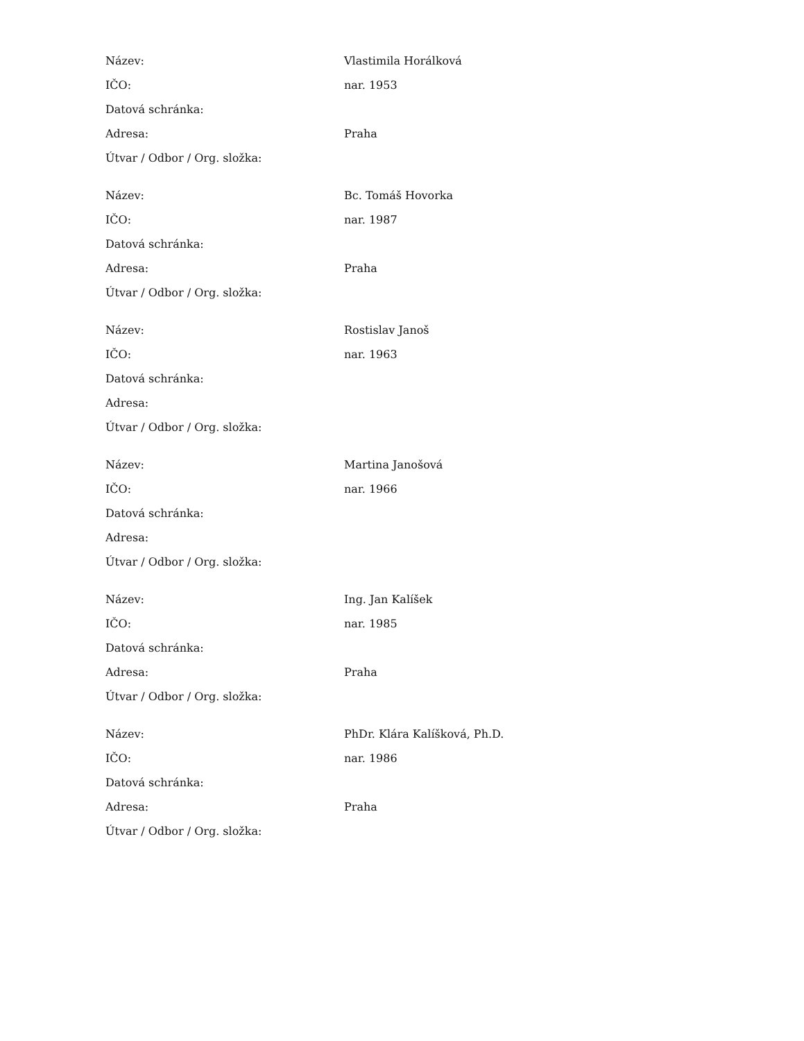| Název: | Vlastimila Horálková |
| IČO: | nar. 1953 |
| Datová schránka: | |
| Adresa: | Praha |
| Útvar / Odbor / Org. složka: | |
| Název: | Bc. Tomáš Hovorka |
| IČO: | nar. 1987 |
| Datová schránka: | |
| Adresa: | Praha |
| Útvar / Odbor / Org. složka: | |
| Název: | Rostislav Janoš |
| IČO: | nar. 1963 |
| Datová schránka: | |
| Adresa: | |
| Útvar / Odbor / Org. složka: | |
| Název: | Martina Janošová |
| IČO: | nar. 1966 |
| Datová schránka: | |
| Adresa: | |
| Útvar / Odbor / Org. složka: | |
| Název: | Ing. Jan Kalíšek |
| IČO: | nar. 1985 |
| Datová schránka: | |
| Adresa: | Praha |
| Útvar / Odbor / Org. složka: | |
| Název: | PhDr. Klára Kalíšková, Ph.D. |
| IČO: | nar. 1986 |
| Datová schránka: | |
| Adresa: | Praha |
| Útvar / Odbor / Org. složka: | |